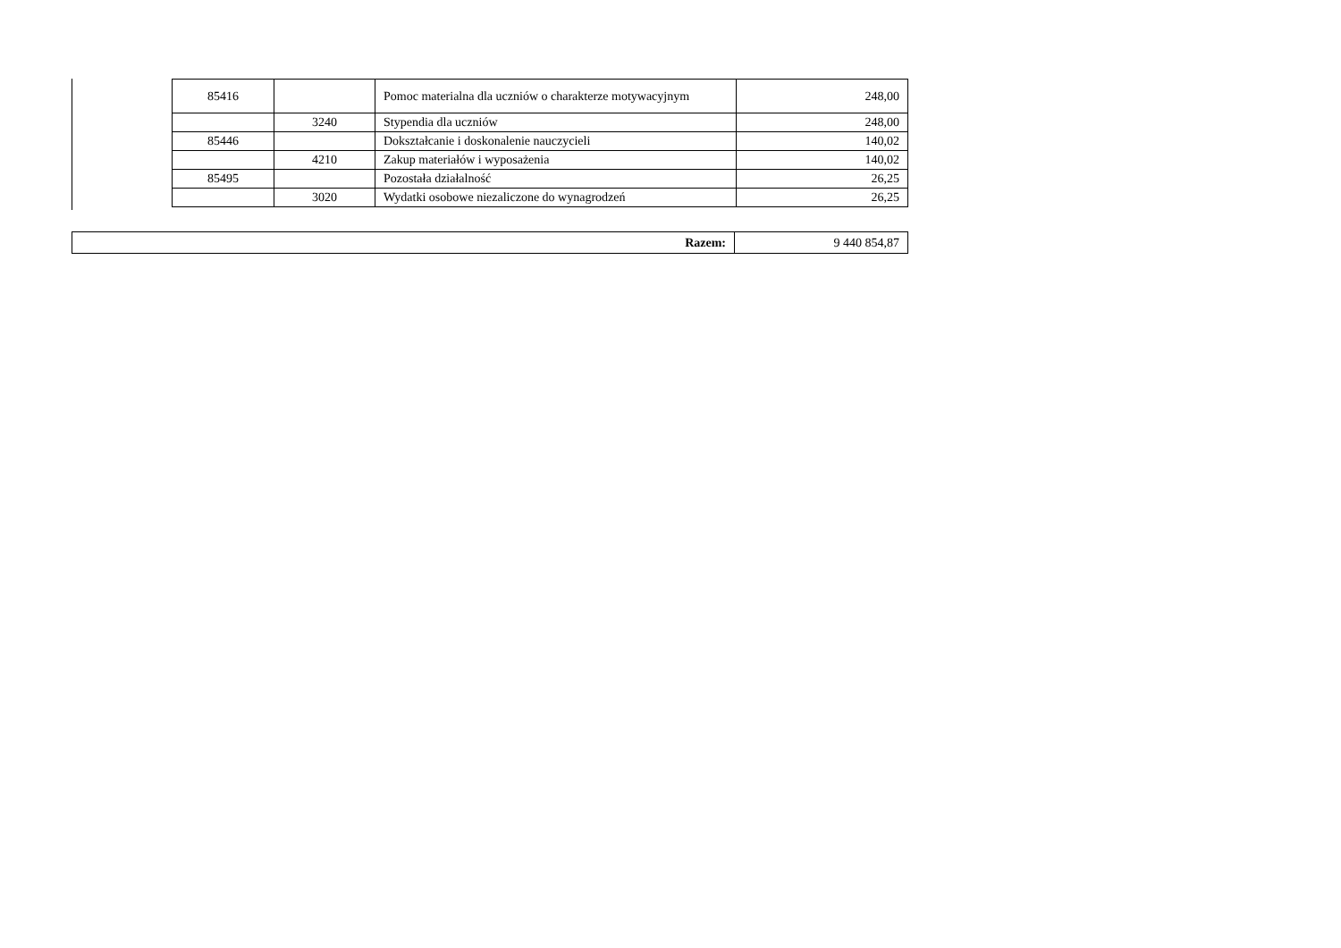| 85416 | | Pomoc materialna dla uczniów o charakterze motywacyjnym | 248,00 |
| | 3240 | Stypendia dla uczniów | 248,00 |
| 85446 | | Dokształcanie i doskonalenie nauczycieli | 140,02 |
| | 4210 | Zakup materiałów i wyposażenia | 140,02 |
| 85495 | | Pozostała działalność | 26,25 |
| | 3020 | Wydatki osobowe niezaliczone do wynagrodzeń | 26,25 |
| Razem: | 9 440 854,87 |